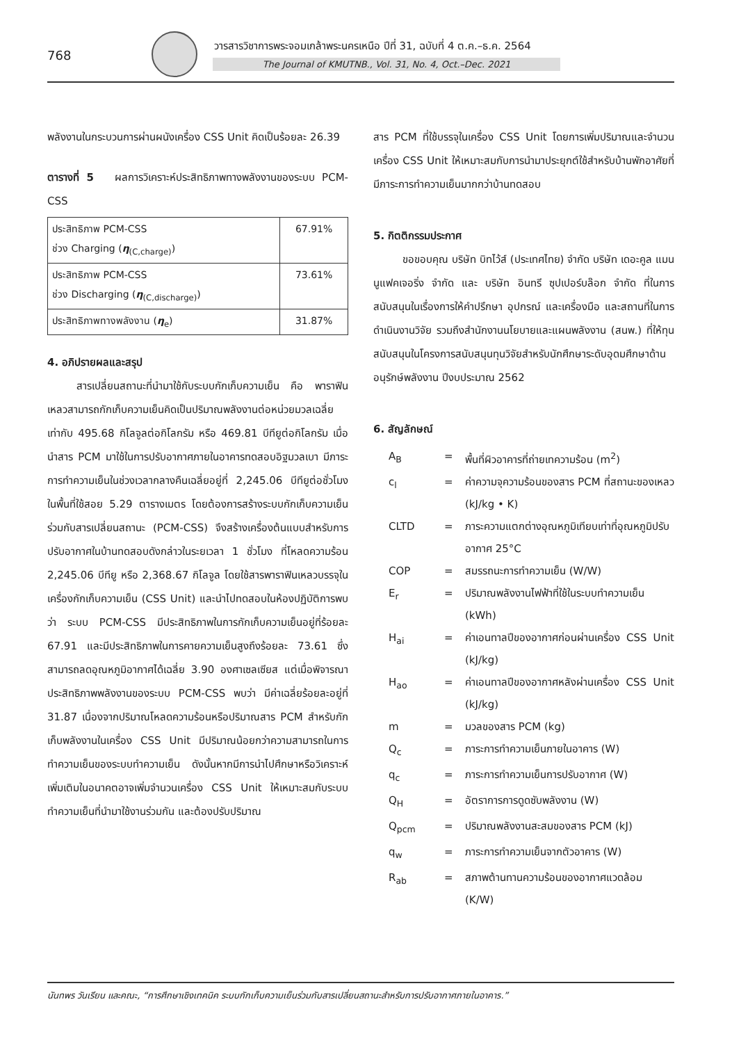768
วารสารวิชาการพระจอมเกล้าพระนครเหนือ ปีที่ 31, ฉบับที่ 4 ต.ค.–ธ.ค. 2564
The Journal of KMUTNB., Vol. 31, No. 4, Oct.–Dec. 2021
พลังงานในกระบวนการผ่านผนังเครื่อง CSS Unit คิดเป็นร้อยละ 26.39
ตารางที่ 5 ผลการวิเคราะห์ประสิทธิภาพทางพลังงานของระบบ PCM-CSS
| ประสิทธิภาพ PCM-CSS ช่วง Charging ( η<sub>(C,charge)</sub>) | 67.91% |
| ประสิทธิภาพ PCM-CSS ช่วง Discharging ( η<sub>(C,discharge)</sub>) | 73.61% |
| ประสิทธิภาพทางพลังงาน ( η<sub>e</sub>) | 31.87% |
4. อภิปรายผลและสรุป
สารเปลี่ยนสถานะที่นำมาใช้กับระบบกักเก็บความเย็น คือ พาราฟินเหลวสามารถกักเก็บความเย็นคิดเป็นปริมาณพลังงานต่อหน่วยมวลเฉลี่ยเท่ากับ 495.68 กิโลจูลต่อกิโลกรัม หรือ 469.81 บีทียูต่อกิโลกรัม เมื่อนำสาร PCM มาใช้ในการปรับอากาศภายในอาคารทดสอบอิฐมวลเบา มีภาระการทำความเย็นในช่วงเวลากลางคืนเฉลี่ยอยู่ที่ 2,245.06 บีทียูต่อชั่วโมง ในพื้นที่ใช้สอย 5.29 ตารางเมตร โดยต้องการสร้างระบบกักเก็บความเย็นร่วมกับสารเปลี่ยนสถานะ (PCM-CSS) จึงสร้างเครื่องต้นแบบสำหรับการปรับอากาศในบ้านทดสอบดังกล่าวในระยเวลา 1 ชั่วโมง ที่โหลดความร้อน 2,245.06 บีทียู หรือ 2,368.67 กิโลจูล โดยใช้สารพาราฟินเหลวบรรจุในเครื่องกักเก็บความเย็น (CSS Unit) และนำไปทดสอบในห้องปฏิบัติการพบว่า ระบบ PCM-CSS มีประสิทธิภาพในการกักเก็บความเย็นอยู่ที่ร้อยละ 67.91 และมีประสิทธิภาพในการคายความเย็นสูงถึงร้อยละ 73.61 ซึ่งสามารถลดอุณหภูมิอากาศได้เฉลี่ย 3.90 องศาเซลเซียส แต่เมื่อพิจารณาประสิทธิภาพพลังงานของระบบ PCM-CSS พบว่า มีค่าเฉลี่ยร้อยละอยู่ที่ 31.87 เนื่องจากปริมาณโหลดความร้อนหรือปริมาณสาร PCM สำหรับกักเก็บพลังงานในเครื่อง CSS Unit มีปริมาณน้อยกว่าความสามารถในการทำความเย็นของระบบทำความเย็น ดังนั้นหากมีการนำไปศึกษาหรือวิเคราะห์เพิ่มเติมในอนาคตอาจเพิ่มจำนวนเครื่อง CSS Unit ให้เหมาะสมกับระบบทำความเย็นที่นำมาใช้งานร่วมกัน และต้องปรับปริมาณ
สาร PCM ที่ใช้บรรจุในเครื่อง CSS Unit โดยการเพิ่มปริมาณและจำนวนเครื่อง CSS Unit ให้เหมาะสมกับการนำมาประยุกต์ใช้สำหรับบ้านพักอาศัยที่มีภาระการทำความเย็นมากกว่าบ้านทดสอบ
5. กิตติกรรมประกาศ
ขอขอบคุณ บริษัท บิทไว้ส์ (ประเทศไทย) จำกัด บริษัท เดอะคูล แมนนูแฟคเจอริ่ง จำกัด และ บริษัท อินทรี ซุปเปอร์บล๊อก จำกัด ที่ในการสนับสนุนในเรื่องการให้คำปรึกษา อุปกรณ์ และเครื่องมือ และสถานที่ในการดำเนินงานวิจัย รวมถึงสำนักงานนโยบายและแผนพลังงาน (สนพ.) ที่ให้ทุนสนับสนุนในโครงการสนับสนุนทุนวิจัยสำหรับนักศึกษาระดับอุดมศึกษาด้านอนุรักษ์พลังงาน ปีงบประมาณ 2562
6. สัญลักษณ์
| A<sub>B</sub> | = | พื้นที่ผิวอาคารที่ถ่ายเทความร้อน (m<sup>2</sup>) |
| c<sub>l</sub> | = | ค่าความจุความร้อนของสาร PCM ที่สถานะของเหลว (kJ/kg • K) |
| CLTD | = | ภาระความแตกต่างอุณหภูมิเทียบเท่าที่อุณหภูมิปรับอากาศ 25°C |
| COP | = | สมรรถนะการทำความเย็น (W/W) |
| E<sub>r</sub> | = | ปริมาณพลังงานไฟฟ้าที่ใช้ในระบบทำความเย็น (kWh) |
| H<sub>ai</sub> | = | ค่าเอนทาลปีของอากาศก่อนผ่านเครื่อง CSS Unit (kJ/kg) |
| H<sub>ao</sub> | = | ค่าเอนทาลปีของอากาศหลังผ่านเครื่อง CSS Unit (kJ/kg) |
| m | = | มวลของสาร PCM (kg) |
| Q<sub>c</sub> | = | ภาระการทำความเย็นภายในอาคาร (W) |
| q<sub>c</sub> | = | ภาระการทำความเย็นการปรับอากาศ (W) |
| Q<sub>H</sub> | = | อัตราการการดูดซับพลังงาน (W) |
| Q<sub>pcm</sub> | = | ปริมาณพลังงานสะสมของสาร PCM (kJ) |
| q<sub>w</sub> | = | ภาระการทำความเย็นจากตัวอาคาร (W) |
| R<sub>ab</sub> | = | สภาพต้านทานความร้อนของอากาศแวดล้อม (K/W) |
นันทพร วันเรียน และคณะ, “การศึกษาเชิงเทคนิค ระบบกักเก็บความเย็นร่วมกับสารเปลี่ยนสถานะสำหรับการปรับอากาศภายในอาคาร.”